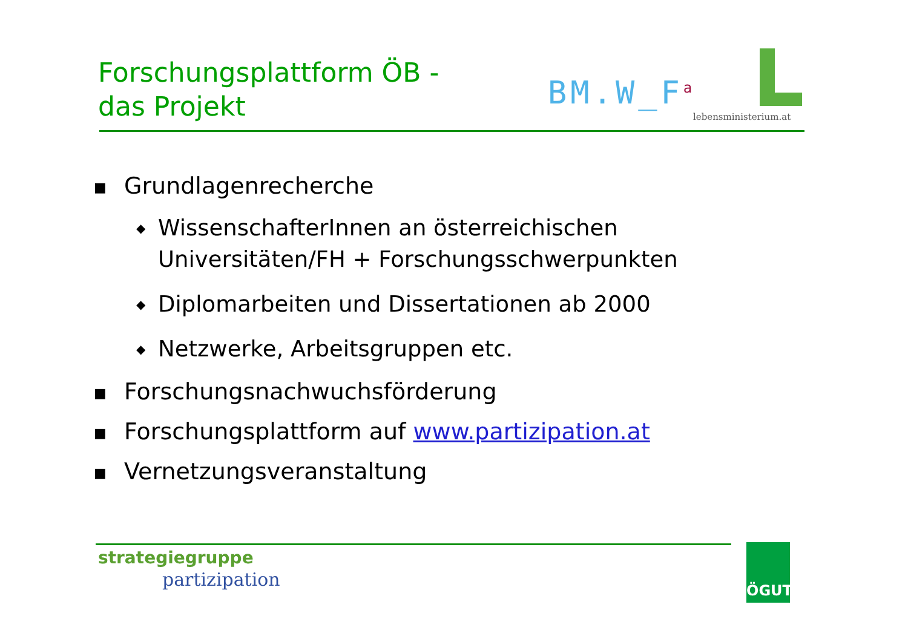Forschungsplattform ÖB -
das Projekt
BM.W_F<sup>a</sup>
lebensministerium.at
■ Grundlagenrecherche
◆ WissenschafterInnen an österreichischen
Universitäten/FH + Forschungsschwerpunkten
◆ Diplomarbeiten und Dissertationen ab 2000
◆ Netzwerke, Arbeitsgruppen etc.
■ Forschungsnachwuchsförderung
■ Forschungsplattform auf www.partizipation.at
■ Vernetzungsveranstaltung
strategiegruppe
partizipation
ÖGUT